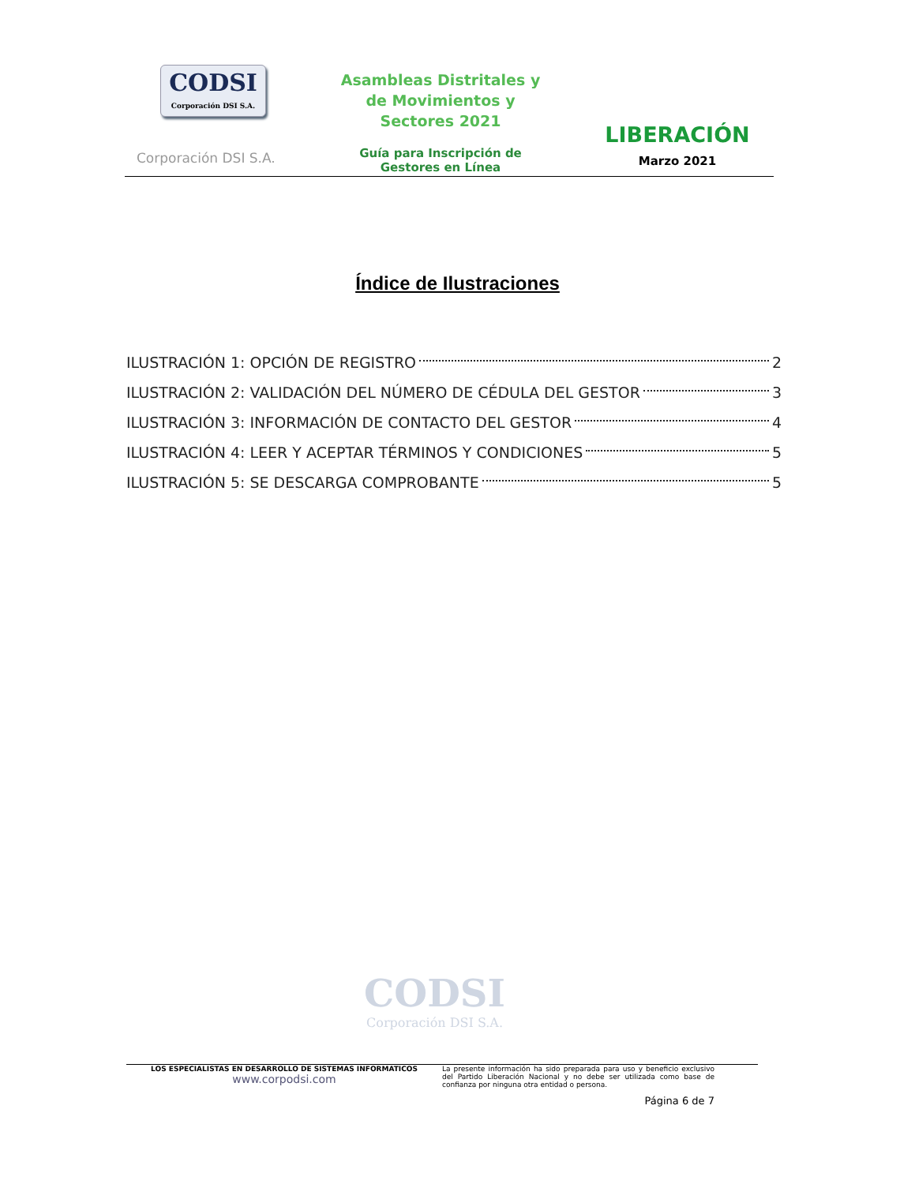CODSI
Corporación DSI S.A.
Corporación DSI S.A.
Asambleas Distritales y
de Movimientos y
Sectores 2021
Guía para Inscripción de
Gestores en Línea
LIBERACIÓN
Marzo 2021
Índice de Ilustraciones
ILUSTRACIÓN 1: OPCIÓN DE REGISTRO 2
ILUSTRACIÓN 2: VALIDACIÓN DEL NÚMERO DE CÉDULA DEL GESTOR 3
ILUSTRACIÓN 3: INFORMACIÓN DE CONTACTO DEL GESTOR 4
ILUSTRACIÓN 4: LEER Y ACEPTAR TÉRMINOS Y CONDICIONES 5
ILUSTRACIÓN 5: SE DESCARGA COMPROBANTE 5
CODSI
Corporación DSI S.A.
LOS ESPECIALISTAS EN DESARROLLO DE SISTEMAS INFORMATICOS
www.corpodsi.com
La presente información ha sido preparada para uso y beneficio exclusivo del Partido Liberación Nacional y no debe ser utilizada como base de confianza por ninguna otra entidad o persona.
Página 6 de 7